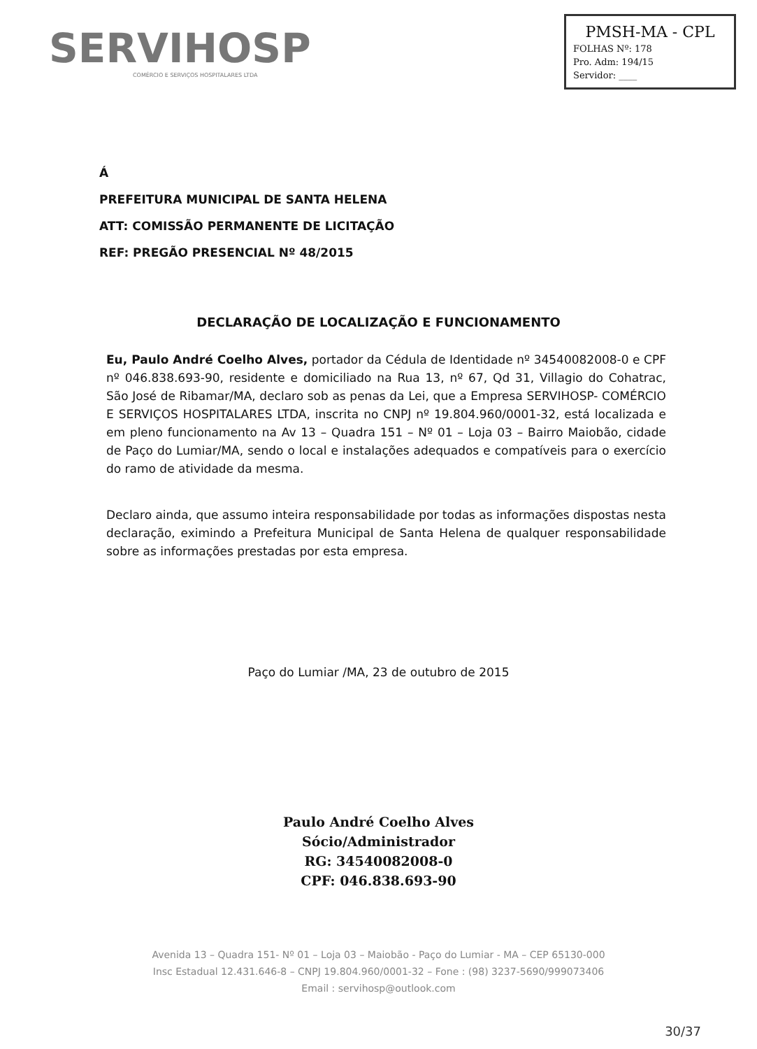SERVIHOSP
COMÉRCIO E SERVIÇOS HOSPITALARES LTDA
PMSH-MA - CPL
FOLHAS Nº: 178
Pro. Adm: 194/15
Servidor: ____
Á
PREFEITURA MUNICIPAL DE SANTA HELENA
ATT: COMISSÃO PERMANENTE DE LICITAÇÃO
REF: PREGÃO PRESENCIAL Nº 48/2015
DECLARAÇÃO DE LOCALIZAÇÃO E FUNCIONAMENTO
Eu, Paulo André Coelho Alves, portador da Cédula de Identidade nº 34540082008-0 e CPF nº 046.838.693-90, residente e domiciliado na Rua 13, nº 67, Qd 31, Villagio do Cohatrac, São José de Ribamar/MA, declaro sob as penas da Lei, que a Empresa SERVIHOSP- COMÉRCIO E SERVIÇOS HOSPITALARES LTDA, inscrita no CNPJ nº 19.804.960/0001-32, está localizada e em pleno funcionamento na Av 13 – Quadra 151 – Nº 01 – Loja 03 – Bairro Maiobão, cidade de Paço do Lumiar/MA, sendo o local e instalações adequados e compatíveis para o exercício do ramo de atividade da mesma.
Declaro ainda, que assumo inteira responsabilidade por todas as informações dispostas nesta declaração, eximindo a Prefeitura Municipal de Santa Helena de qualquer responsabilidade sobre as informações prestadas por esta empresa.
Paço do Lumiar /MA, 23 de outubro de 2015
Paulo André Coelho Alves
Sócio/Administrador
RG: 34540082008-0
CPF: 046.838.693-90
Avenida 13 – Quadra 151- Nº 01 – Loja 03 – Maiobão - Paço do Lumiar - MA – CEP 65130-000
Insc Estadual 12.431.646-8 – CNPJ 19.804.960/0001-32 – Fone : (98) 3237-5690/999073406
Email : servihosp@outlook.com
30/37